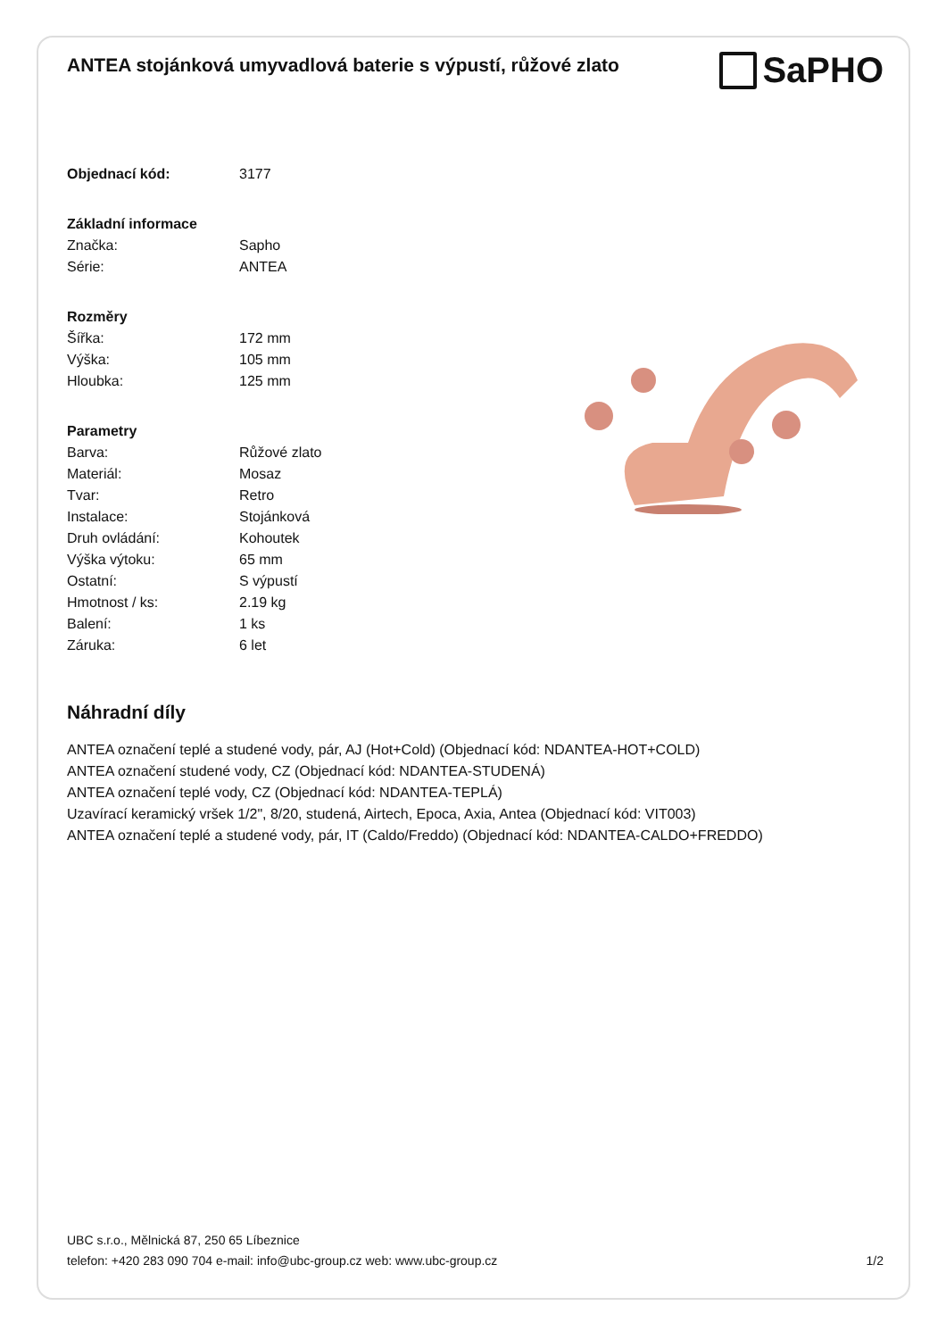ANTEA stojánková umyvadlová baterie s výpustí, růžové zlato
SaPHO
| Objednací kód: | 3177 |
| Základní informace | |
| Značka: | Sapho |
| Série: | ANTEA |
| Rozměry | |
| Šířka: | 172 mm |
| Výška: | 105 mm |
| Hloubka: | 125 mm |
| Parametry | |
| Barva: | Růžové zlato |
| Materiál: | Mosaz |
| Tvar: | Retro |
| Instalace: | Stojánková |
| Druh ovládání: | Kohoutek |
| Výška výtoku: | 65 mm |
| Ostatní: | S výpustí |
| Hmotnost / ks: | 2.19 kg |
| Balení: | 1 ks |
| Záruka: | 6 let |
Náhradní díly
ANTEA označení teplé a studené vody, pár, AJ (Hot+Cold) (Objednací kód: NDANTEA-HOT+COLD)
ANTEA označení studené vody, CZ (Objednací kód: NDANTEA-STUDENÁ)
ANTEA označení teplé vody, CZ (Objednací kód: NDANTEA-TEPLÁ)
Uzavírací keramický vršek 1/2", 8/20, studená, Airtech, Epoca, Axia, Antea (Objednací kód: VIT003)
ANTEA označení teplé a studené vody, pár, IT (Caldo/Freddo) (Objednací kód: NDANTEA-CALDO+FREDDO)
UBC s.r.o., Mělnická 87, 250 65 Líbeznice
telefon: +420 283 090 704 e-mail: info@ubc-group.cz web: www.ubc-group.cz
1/2